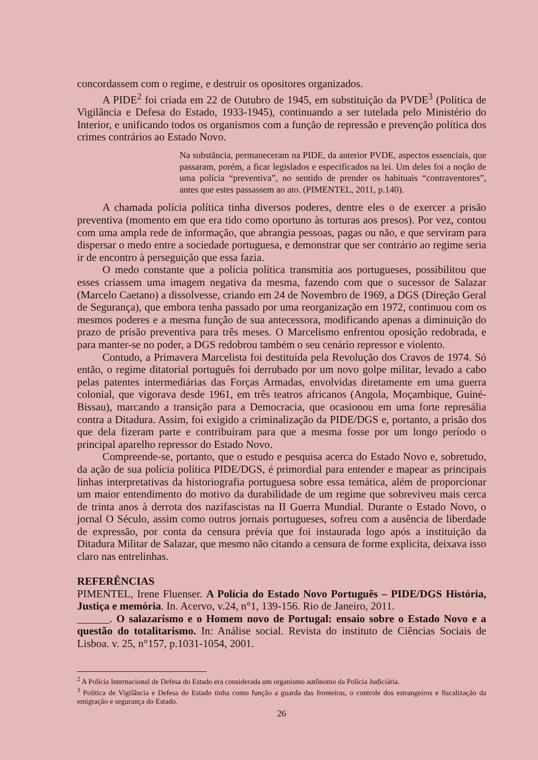concordassem com o regime, e destruir os opositores organizados.
A PIDE<sup>2</sup> foi criada em 22 de Outubro de 1945, em substituição da PVDE<sup>3</sup> (Política de Vigilância e Defesa do Estado, 1933-1945), continuando a ser tutelada pelo Ministério do Interior, e unificando todos os organismos com a função de repressão e prevenção política dos crimes contrários ao Estado Novo.
Na substância, permaneceram na PIDE, da anterior PVDE, aspectos essenciais, que passaram, porém, a ficar legislados e especificados na lei. Um deles foi a noção de uma polícia “preventiva”, no sentido de prender os habituais “contraventores”, antes que estes passassem ao ato. (PIMENTEL, 2011, p.140).
A chamada polícia política tinha diversos poderes, dentre eles o de exercer a prisão preventiva (momento em que era tido como oportuno às torturas aos presos). Por vez, contou com uma ampla rede de informação, que abrangia pessoas, pagas ou não, e que serviram para dispersar o medo entre a sociedade portuguesa, e demonstrar que ser contrário ao regime seria ir de encontro à perseguição que essa fazia.
O medo constante que a polícia política transmitia aos portugueses, possibilitou que esses criassem uma imagem negativa da mesma, fazendo com que o sucessor de Salazar (Marcelo Caetano) a dissolvesse, criando em 24 de Novembro de 1969, a DGS (Direção Geral de Segurança), que embora tenha passado por uma reorganização em 1972, continuou com os mesmos poderes e a mesma função de sua antecessora, modificando apenas a diminuição do prazo de prisão preventiva para três meses. O Marcelismo enfrentou oposição redobrada, e para manter-se no poder, a DGS redobrou também o seu cenário repressor e violento.
Contudo, a Primavera Marcelista foi destituída pela Revolução dos Cravos de 1974. Só então, o regime ditatorial português foi derrubado por um novo golpe militar, levado a cabo pelas patentes intermediárias das Forças Armadas, envolvidas diretamente em uma guerra colonial, que vigorava desde 1961, em três teatros africanos (Angola, Moçambique, Guiné-Bissau), marcando a transição para a Democracia, que ocasionou em uma forte represália contra a Ditadura. Assim, foi exigido a criminalização da PIDE/DGS e, portanto, a prisão dos que dela fizeram parte e contribuíram para que a mesma fosse por um longo período o principal aparelho repressor do Estado Novo.
Compreende-se, portanto, que o estudo e pesquisa acerca do Estado Novo e, sobretudo, da ação de sua polícia política PIDE/DGS, é primordial para entender e mapear as principais linhas interpretativas da historiografia portuguesa sobre essa temática, além de proporcionar um maior entendimento do motivo da durabilidade de um regime que sobreviveu mais cerca de trinta anos à derrota dos nazifascistas na II Guerra Mundial. Durante o Estado Novo, o jornal O Século, assim como outros jornais portugueses, sofreu com a ausência de liberdade de expressão, por conta da censura prévia que foi instaurada logo após a instituição da Ditadura Militar de Salazar, que mesmo não citando a censura de forme explicita, deixava isso claro nas entrelinhas.
REFERÊNCIAS
PIMENTEL, Irene Fluenser. A Polícia do Estado Novo Português – PIDE/DGS História, Justiça e memória. In. Acervo, v.24, n°1, 139-156. Rio de Janeiro, 2011.
______. O salazarismo e o Homem novo de Portugal: ensaio sobre o Estado Novo e a questão do totalitarismo. In: Análise social. Revista do instituto de Ciências Sociais de Lisboa. v. 25, n°157, p.1031-1054, 2001.
<sup>2</sup> A Polícia Internacional de Defesa do Estado era considerada um organismo autônomo da Polícia Judiciária.
<sup>3</sup> Política de Vigilância e Defesa do Estado tinha como função a guarda das fronteiras, o controle dos estrangeiros e fiscalização da emigração e segurança do Estado.
26